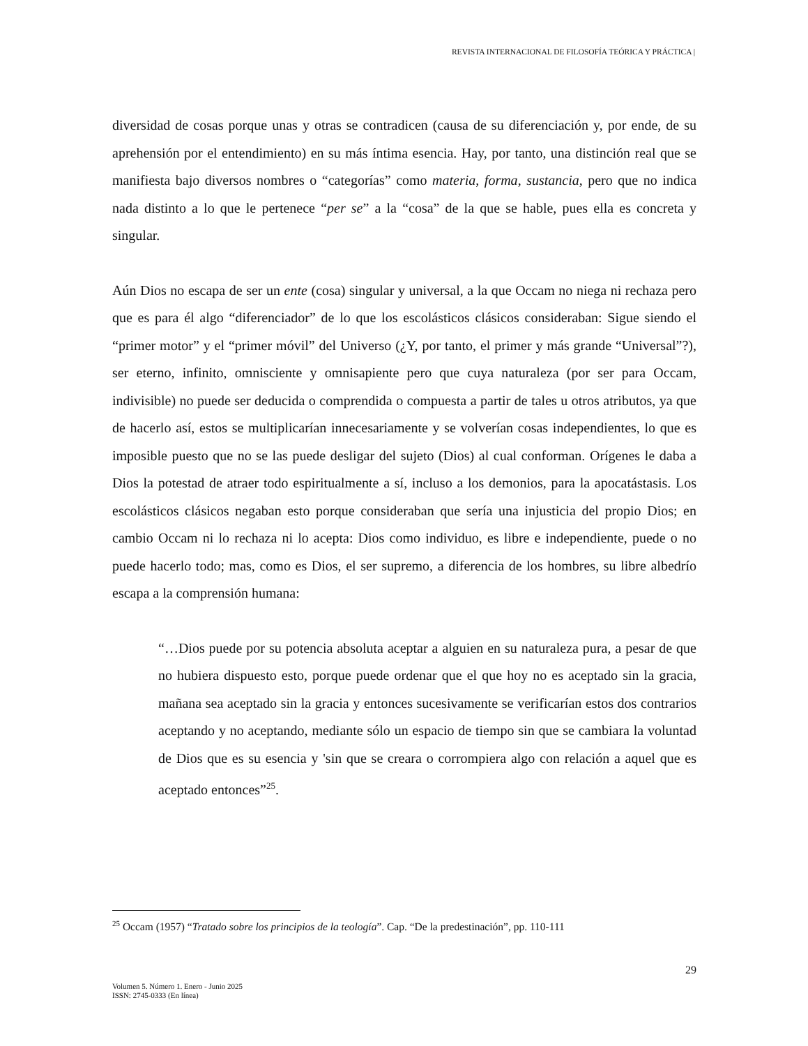REVISTA INTERNACIONAL DE FILOSOFÍA TEÓRICA Y PRÁCTICA |
diversidad de cosas porque unas y otras se contradicen (causa de su diferenciación y, por ende, de su aprehensión por el entendimiento) en su más íntima esencia. Hay, por tanto, una distinción real que se manifiesta bajo diversos nombres o “categorías” como materia, forma, sustancia, pero que no indica nada distinto a lo que le pertenece “per se” a la “cosa” de la que se hable, pues ella es concreta y singular.
Aún Dios no escapa de ser un ente (cosa) singular y universal, a la que Occam no niega ni rechaza pero que es para él algo “diferenciador” de lo que los escolásticos clásicos consideraban: Sigue siendo el “primer motor” y el “primer móvil” del Universo (¿Y, por tanto, el primer y más grande “Universal”?), ser eterno, infinito, omnisciente y omnisapiente pero que cuya naturaleza (por ser para Occam, indivisible) no puede ser deducida o comprendida o compuesta a partir de tales u otros atributos, ya que de hacerlo así, estos se multiplicarían innecesariamente y se volverían cosas independientes, lo que es imposible puesto que no se las puede desligar del sujeto (Dios) al cual conforman. Orígenes le daba a Dios la potestad de atraer todo espiritualmente a sí, incluso a los demonios, para la apocatástasis. Los escolásticos clásicos negaban esto porque consideraban que sería una injusticia del propio Dios; en cambio Occam ni lo rechaza ni lo acepta: Dios como individuo, es libre e independiente, puede o no puede hacerlo todo; mas, como es Dios, el ser supremo, a diferencia de los hombres, su libre albedrío escapa a la comprensión humana:
“…Dios puede por su potencia absoluta aceptar a alguien en su naturaleza pura, a pesar de que no hubiera dispuesto esto, porque puede ordenar que el que hoy no es aceptado sin la gracia, mañana sea aceptado sin la gracia y entonces sucesivamente se verificarían estos dos contrarios aceptando y no aceptando, mediante sólo un espacio de tiempo sin que se cambiara la voluntad de Dios que es su esencia y 'sin que se creara o corrompiera algo con relación a aquel que es aceptado entonces”<sup>25</sup>.
<sup>25</sup> Occam (1957) “Tratado sobre los principios de la teología”. Cap. “De la predestinación”, pp. 110-111
29
Volumen 5. Número 1. Enero - Junio 2025
ISSN: 2745-0333 (En línea)